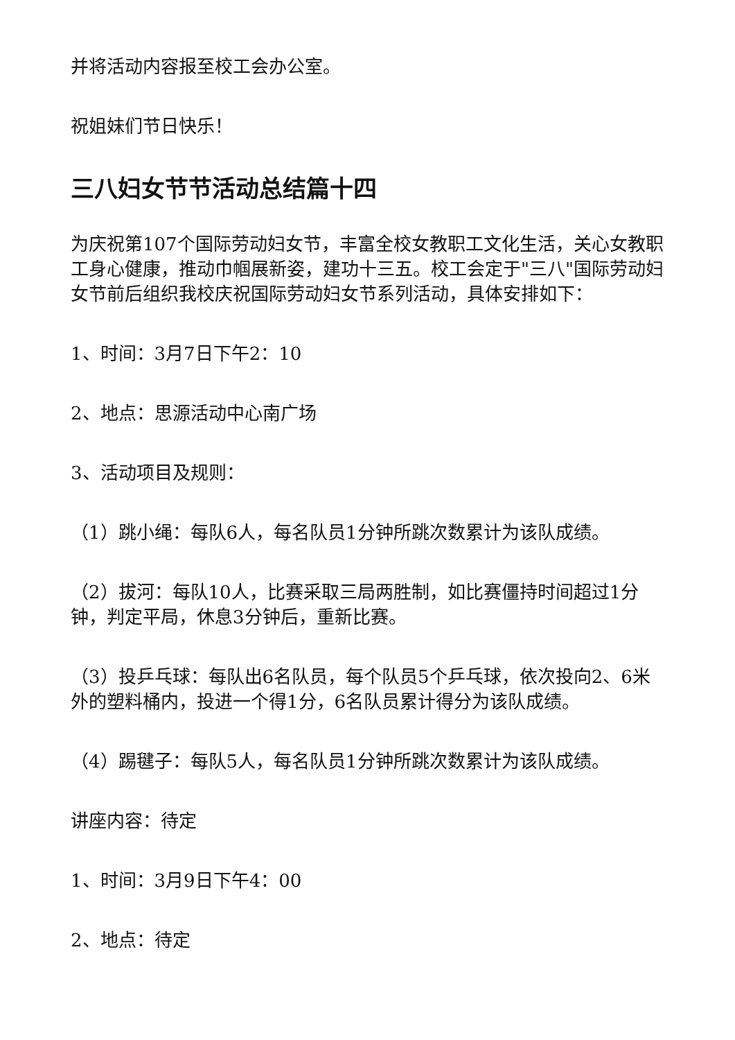并将活动内容报至校工会办公室。
祝姐妹们节日快乐！
三八妇女节节活动总结篇十四
为庆祝第107个国际劳动妇女节，丰富全校女教职工文化生活，关心女教职工身心健康，推动巾帼展新姿，建功十三五。校工会定于"三八"国际劳动妇女节前后组织我校庆祝国际劳动妇女节系列活动，具体安排如下：
1、时间：3月7日下午2：10
2、地点：思源活动中心南广场
3、活动项目及规则：
（1）跳小绳：每队6人，每名队员1分钟所跳次数累计为该队成绩。
（2）拔河：每队10人，比赛采取三局两胜制，如比赛僵持时间超过1分钟，判定平局，休息3分钟后，重新比赛。
（3）投乒乓球：每队出6名队员，每个队员5个乒乓球，依次投向2、6米外的塑料桶内，投进一个得1分，6名队员累计得分为该队成绩。
（4）踢毽子：每队5人，每名队员1分钟所跳次数累计为该队成绩。
讲座内容：待定
1、时间：3月9日下午4：00
2、地点：待定